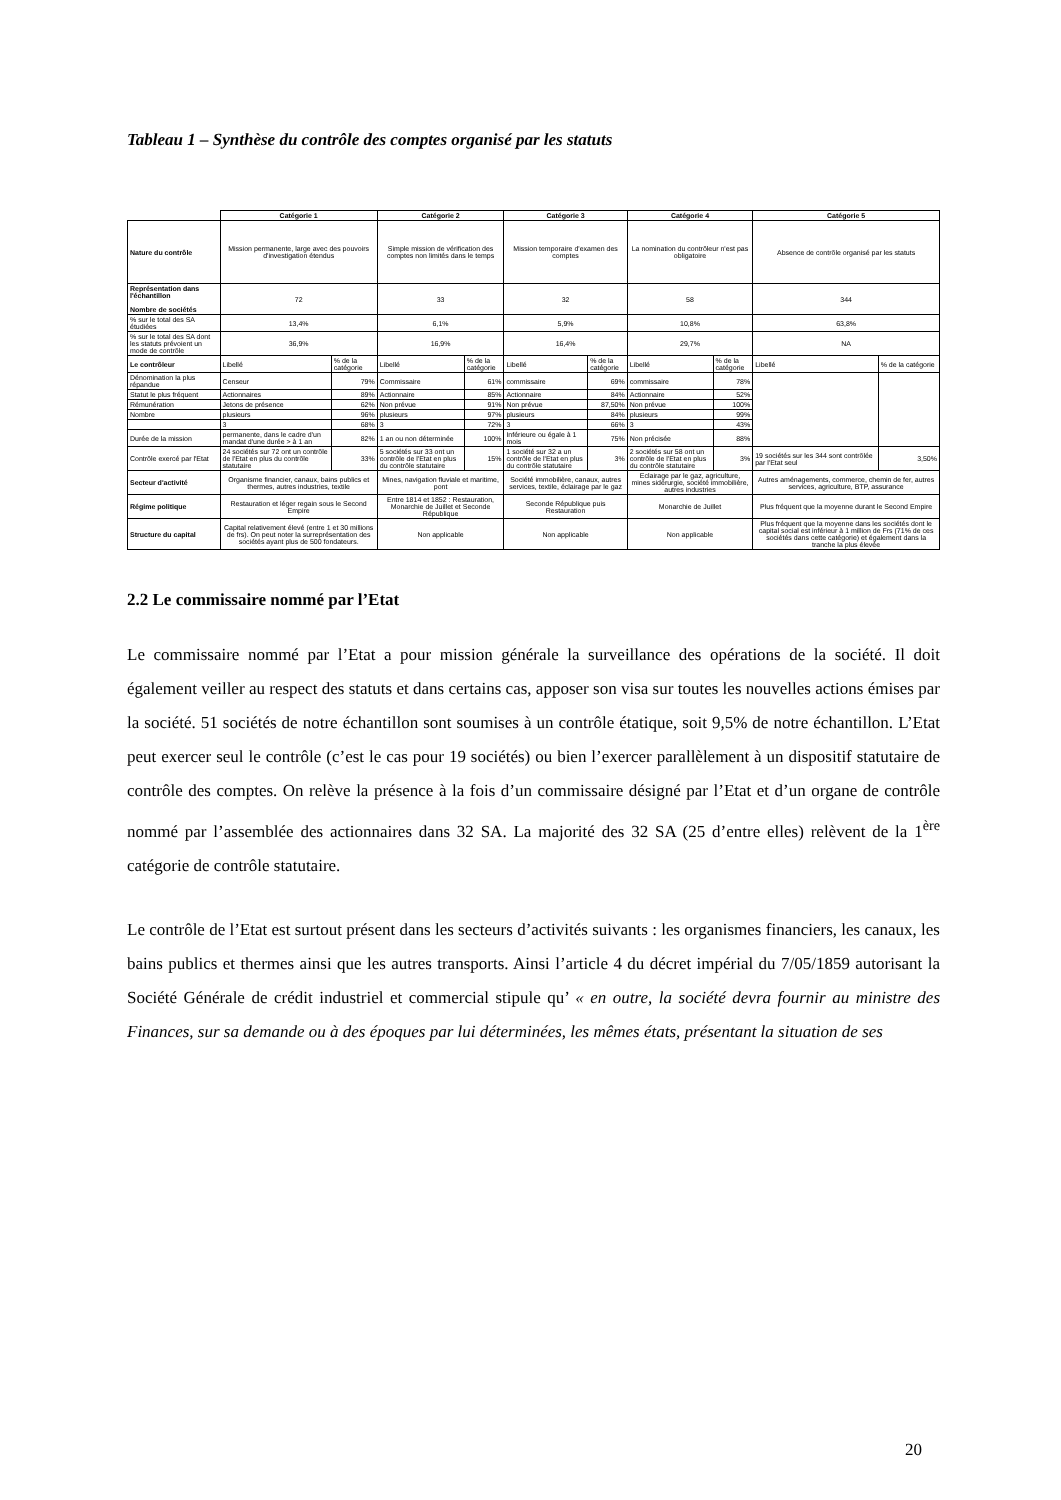Tableau 1 – Synthèse du contrôle des comptes organisé par les statuts
| | Catégorie 1 | | Catégorie 2 | | Catégorie 3 | | Catégorie 4 | | Catégorie 5 | |
| Nature du contrôle | Mission permanente, large avec des pouvoirs d'investigation étendus | | Simple mission de vérification des comptes non limités dans le temps | | Mission temporaire d'examen des comptes | | La nomination du contrôleur n'est pas obligatoire | | Absence de contrôle organisé par les statuts | |
| Représentation dans l'échantillon Nombre de sociétés | 72 | | 33 | | 32 | | 58 | | 344 | |
| % sur le total des SA étudiées | 13,4% | | 6,1% | | 5,9% | | 10,8% | | 63,8% | |
| % sur le total des SA dont les statuts prévoient un mode de contrôle | 36,9% | | 16,9% | | 16,4% | | 29,7% | | NA | |
| Le contrôleur | Libellé | % de la catégorie | Libellé | % de la catégorie | Libellé | % de la catégorie | Libellé | % de la catégorie | Libellé | % de la catégorie |
| Dénomination la plus répandue | Censeur | 79% | Commissaire | 61% | commissaire | 69% | commissaire | 78% | | |
| Statut le plus fréquent | Actionnaires | 89% | Actionnaire | 85% | Actionnaire | 84% | Actionnaire | 52% | | |
| Rémunération | Jetons de présence | 62% | Non prévue | 91% | Non prévue | 87,50% | Non prévue | 100% | | |
| Nombre | plusieurs | 96% | plusieurs | 97% | plusieurs | 84% | plusieurs | 99% | | |
| | 3 | 68% | 3 | 72% | 3 | 66% | 3 | 43% | | |
| Durée de la mission | permanente, dans le cadre d'un mandat d'une durée > à 1 an | 82% | 1 an ou non déterminée | 100% | Inférieure ou égale à 1 mois | 75% | Non précisée | 88% | | |
| Contrôle exercé par l'Etat | 24 sociétés sur 72 ont un contrôle de l'Etat en plus du contrôle statutaire | 33% | 5 sociétés sur 33 ont un contrôle de l'Etat en plus du contrôle statutaire | 15% | 1 société sur 32 a un contrôle de l'Etat en plus du contrôle statutaire | 3% | 2 sociétés sur 58 ont un contrôle de l'Etat en plus du contrôle statutaire | 3% | 19 sociétés sur les 344 sont contrôlée par l'Etat seul | 3,50% |
| Secteur d'activité | Organisme financier, canaux, bains publics et thermes, autres industries, textile | | Mines, navigation fluviale et maritime, pont | | Société immobilière, canaux, autres services, textile, éclairage par le gaz | | Eclairage par le gaz, agriculture, mines sidérurgie, société immobilière, autres industries | | Autres aménagements, commerce, chemin de fer, autres services, agriculture, BTP, assurance | |
| Régime politique | Restauration et léger regain sous le Second Empire | | Entre 1814 et 1852 : Restauration, Monarchie de Juillet et Seconde République | | Seconde République puis Restauration | | Monarchie de Juillet | | Plus fréquent que la moyenne durant le Second Empire | |
| Structure du capital | Capital relativement élevé (entre 1 et 30 millions de frs). On peut noter la surreprésentation des sociétés ayant plus de 500 fondateurs. | | Non applicable | | Non applicable | | Non applicable | | Plus fréquent que la moyenne dans les sociétés dont le capital social est inférieur à 1 million de Frs (71% de ces sociétés dans cette catégorie) et également dans la tranche la plus élevée | |
2.2 Le commissaire nommé par l’Etat
Le commissaire nommé par l’Etat a pour mission générale la surveillance des opérations de la société. Il doit également veiller au respect des statuts et dans certains cas, apposer son visa sur toutes les nouvelles actions émises par la société. 51 sociétés de notre échantillon sont soumises à un contrôle étatique, soit 9,5% de notre échantillon. L’Etat peut exercer seul le contrôle (c’est le cas pour 19 sociétés) ou bien l’exercer parallèlement à un dispositif statutaire de contrôle des comptes. On relève la présence à la fois d’un commissaire désigné par l’Etat et d’un organe de contrôle nommé par l’assemblée des actionnaires dans 32 SA. La majorité des 32 SA (25 d’entre elles) relèvent de la 1<sup>ère</sup> catégorie de contrôle statutaire.
Le contrôle de l’Etat est surtout présent dans les secteurs d’activités suivants : les organismes financiers, les canaux, les bains publics et thermes ainsi que les autres transports. Ainsi l’article 4 du décret impérial du 7/05/1859 autorisant la Société Générale de crédit industriel et commercial stipule qu’ « en outre, la société devra fournir au ministre des Finances, sur sa demande ou à des époques par lui déterminées, les mêmes états, présentant la situation de ses
20